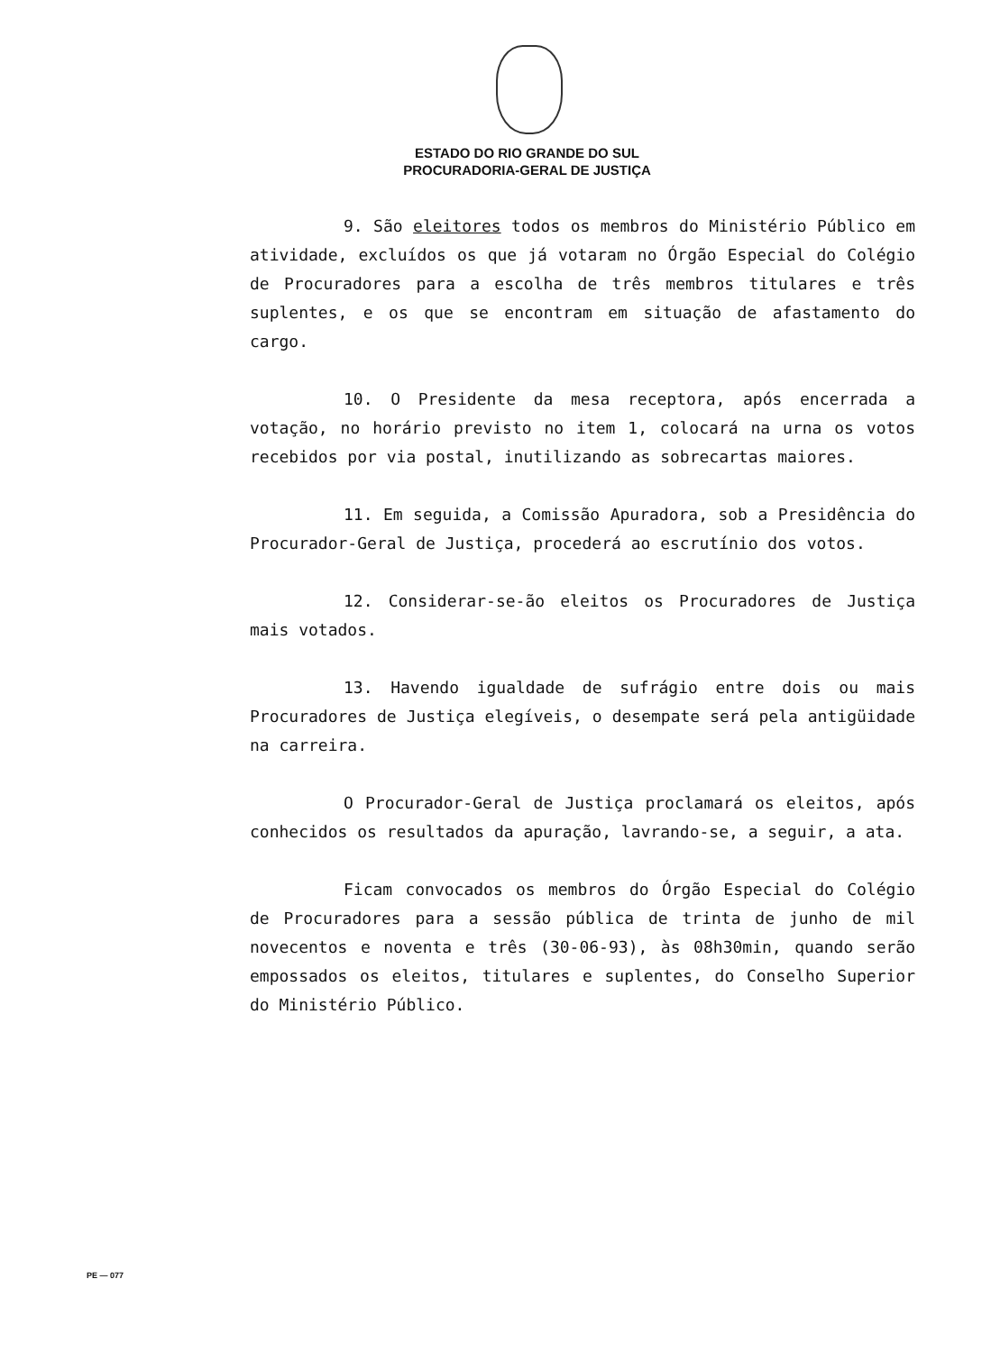ESTADO DO RIO GRANDE DO SUL
PROCURADORIA-GERAL DE JUSTIÇA
9. São eleitores todos os membros do Ministério Público em atividade, excluídos os que já votaram no Órgão Especial do Colégio de Procuradores para a escolha de três membros titulares e três suplentes, e os que se encontram em situação de afastamento do cargo.
10. O Presidente da mesa receptora, após encerrada a votação, no horário previsto no item 1, colocará na urna os votos recebidos por via postal, inutilizando as sobrecartas maiores.
11. Em seguida, a Comissão Apuradora, sob a Presidência do Procurador-Geral de Justiça, procederá ao escrutínio dos votos.
12. Considerar-se-ão eleitos os Procuradores de Justiça mais votados.
13. Havendo igualdade de sufrágio entre dois ou mais Procuradores de Justiça elegíveis, o desempate será pela antigüidade na carreira.
O Procurador-Geral de Justiça proclamará os eleitos, após conhecidos os resultados da apuração, lavrando-se, a seguir, a ata.
Ficam convocados os membros do Órgão Especial do Colégio de Procuradores para a sessão pública de trinta de junho de mil novecentos e noventa e três (30-06-93), às 08h30min, quando serão empossados os eleitos, titulares e suplentes, do Conselho Superior do Ministério Público.
PE — 077